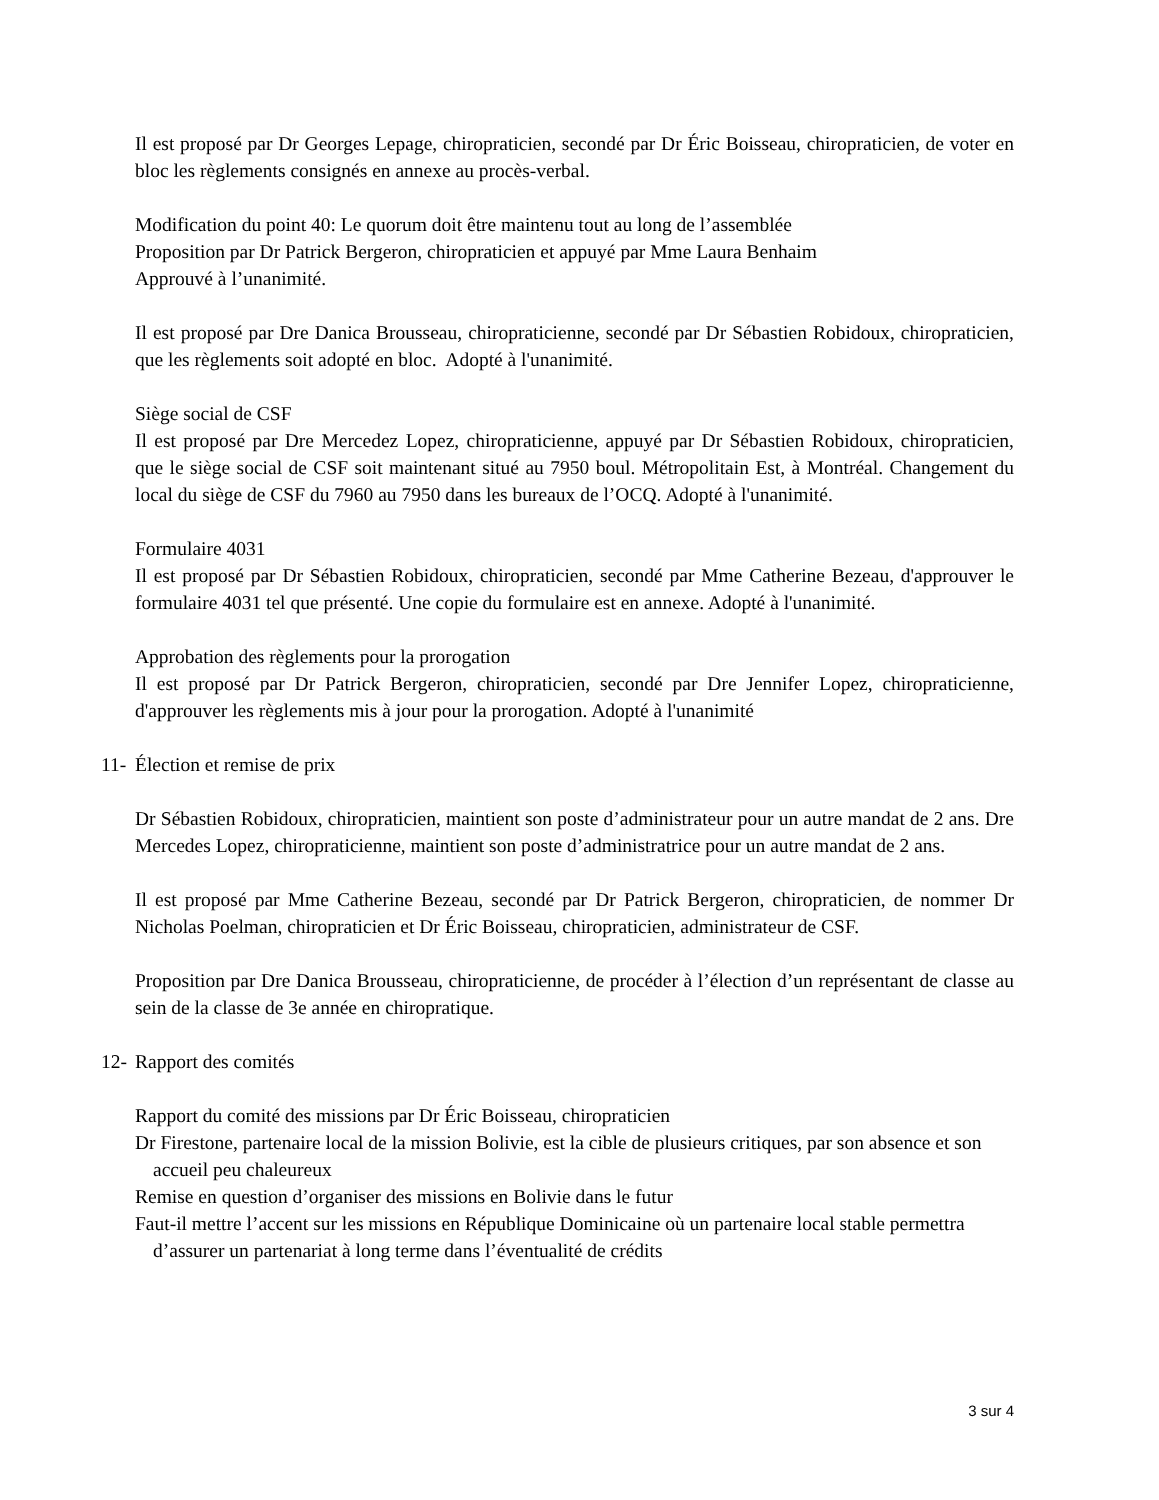Il est proposé par Dr Georges Lepage, chiropraticien, secondé par Dr Éric Boisseau, chiropraticien, de voter en bloc les règlements consignés en annexe au procès-verbal.
Modification du point 40: Le quorum doit être maintenu tout au long de l’assemblée
Proposition par Dr Patrick Bergeron, chiropraticien et appuyé par Mme Laura Benhaim
Approuvé à l’unanimité.
Il est proposé par Dre Danica Brousseau, chiropraticienne, secondé par Dr Sébastien Robidoux, chiropraticien, que les règlements soit adopté en bloc. Adopté à l'unanimité.
Siège social de CSF
Il est proposé par Dre Mercedez Lopez, chiropraticienne, appuyé par Dr Sébastien Robidoux, chiropraticien, que le siège social de CSF soit maintenant situé au 7950 boul. Métropolitain Est, à Montréal. Changement du local du siège de CSF du 7960 au 7950 dans les bureaux de l’OCQ. Adopté à l'unanimité.
Formulaire 4031
Il est proposé par Dr Sébastien Robidoux, chiropraticien, secondé par Mme Catherine Bezeau, d'approuver le formulaire 4031 tel que présenté. Une copie du formulaire est en annexe. Adopté à l'unanimité.
Approbation des règlements pour la prorogation
Il est proposé par Dr Patrick Bergeron, chiropraticien, secondé par Dre Jennifer Lopez, chiropraticienne, d'approuver les règlements mis à jour pour la prorogation. Adopté à l'unanimité
11- Élection et remise de prix
Dr Sébastien Robidoux, chiropraticien, maintient son poste d’administrateur pour un autre mandat de 2 ans. Dre Mercedes Lopez, chiropraticienne, maintient son poste d’administratrice pour un autre mandat de 2 ans.
Il est proposé par Mme Catherine Bezeau, secondé par Dr Patrick Bergeron, chiropraticien, de nommer Dr Nicholas Poelman, chiropraticien et Dr Éric Boisseau, chiropraticien, administrateur de CSF.
Proposition par Dre Danica Brousseau, chiropraticienne, de procéder à l’élection d’un représentant de classe au sein de la classe de 3e année en chiropratique.
12- Rapport des comités
Rapport du comité des missions par Dr Éric Boisseau, chiropraticien
Dr Firestone, partenaire local de la mission Bolivie, est la cible de plusieurs critiques, par son absence et son accueil peu chaleureux
Remise en question d’organiser des missions en Bolivie dans le futur
Faut-il mettre l’accent sur les missions en République Dominicaine où un partenaire local stable permettra d’assurer un partenariat à long terme dans l’éventualité de crédits
3 sur 4